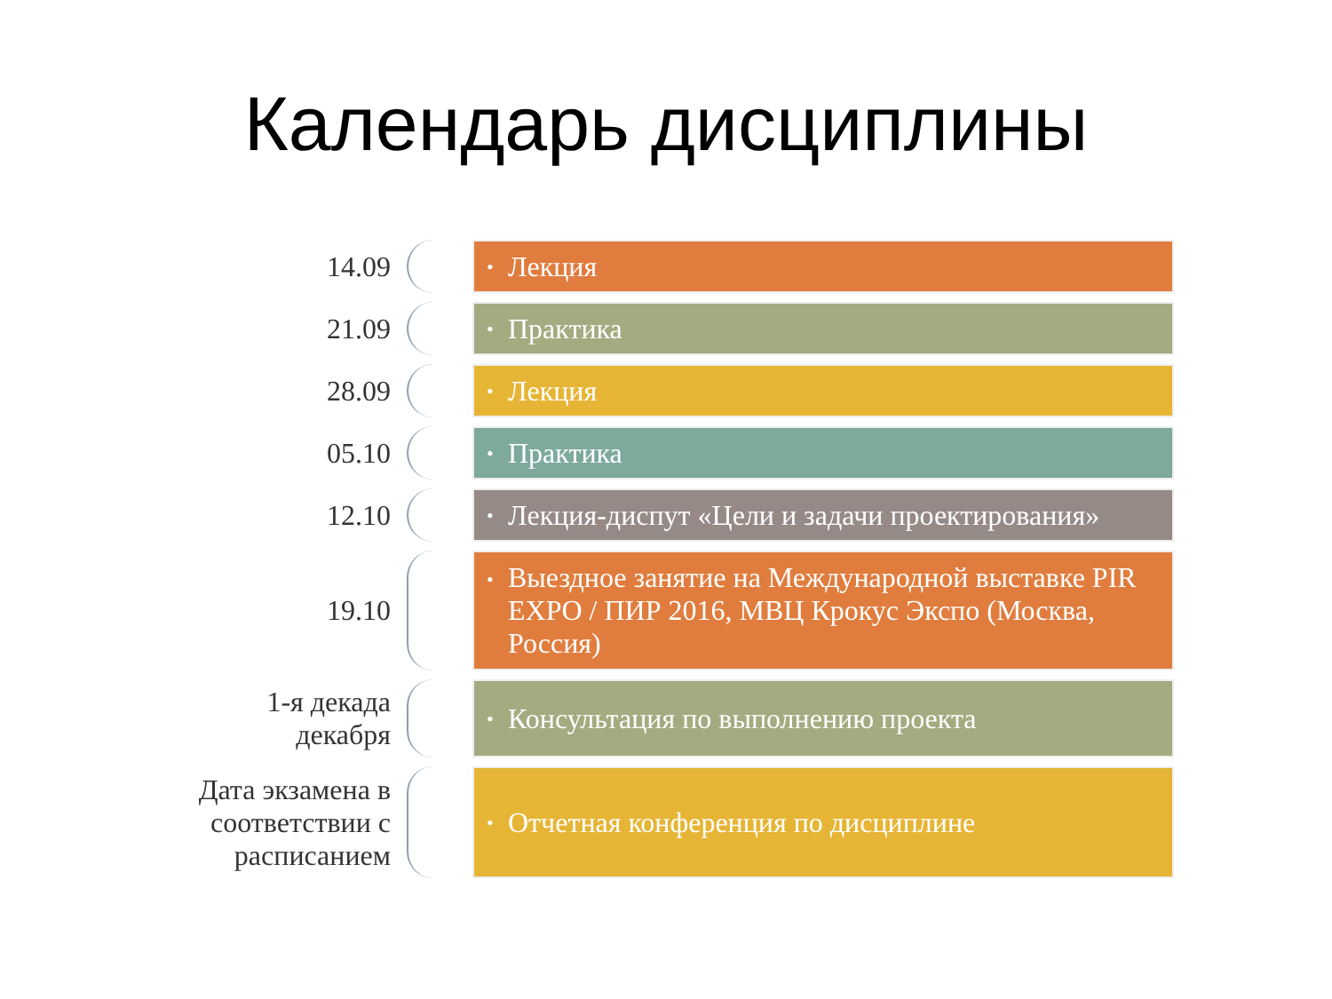Календарь дисциплины
14.09
• Лекция
21.09
• Практика
28.09
• Лекция
05.10
• Практика
12.10
• Лекция-диспут «Цели и задачи проектирования»
19.10
• Выездное занятие на Международной выставке PIR EXPO / ПИР 2016, МВЦ Крокус Экспо (Москва, Россия)
1-я декада
декабря
• Консультация по выполнению проекта
Дата экзамена в
соответствии с
расписанием
• Отчетная конференция по дисциплине